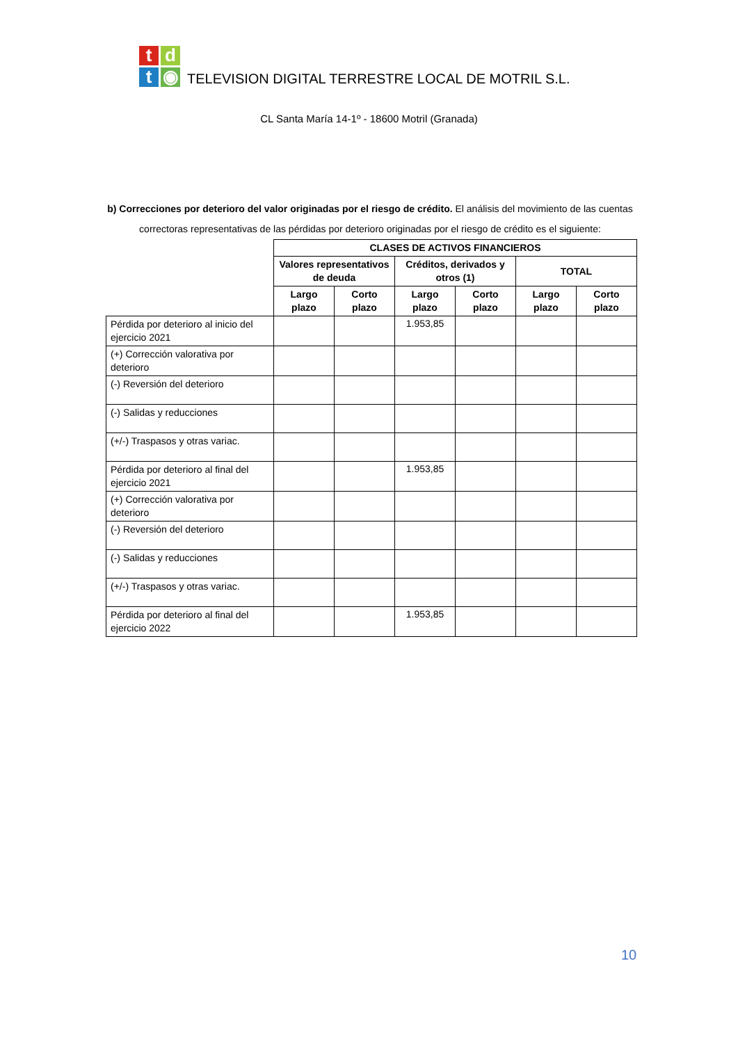t
d
t
◉
TELEVISION DIGITAL TERRESTRE LOCAL DE MOTRIL S.L.
CL Santa María 14-1º - 18600 Motril (Granada)
b) Correcciones por deterioro del valor originadas por el riesgo de crédito. El análisis del movimiento de las cuentas correctoras representativas de las pérdidas por deterioro originadas por el riesgo de crédito es el siguiente:
| | CLASES DE ACTIVOS FINANCIEROS | | | | | |
| | Valores representativos de deuda | | Créditos, derivados y otros (1) | | TOTAL | |
| | Largo plazo | Corto plazo | Largo plazo | Corto plazo | Largo plazo | Corto plazo |
| Pérdida por deterioro al inicio del ejercicio 2021 | | | 1.953,85 | | | |
| (+) Corrección valorativa por deterioro | | | | | | |
| (-) Reversión del deterioro | | | | | | |
| (-) Salidas y reducciones | | | | | | |
| (+/-) Traspasos y otras variac. | | | | | | |
| Pérdida por deterioro al final del ejercicio 2021 | | | 1.953,85 | | | |
| (+) Corrección valorativa por deterioro | | | | | | |
| (-) Reversión del deterioro | | | | | | |
| (-) Salidas y reducciones | | | | | | |
| (+/-) Traspasos y otras variac. | | | | | | |
| Pérdida por deterioro al final del ejercicio 2022 | | | 1.953,85 | | | |
10